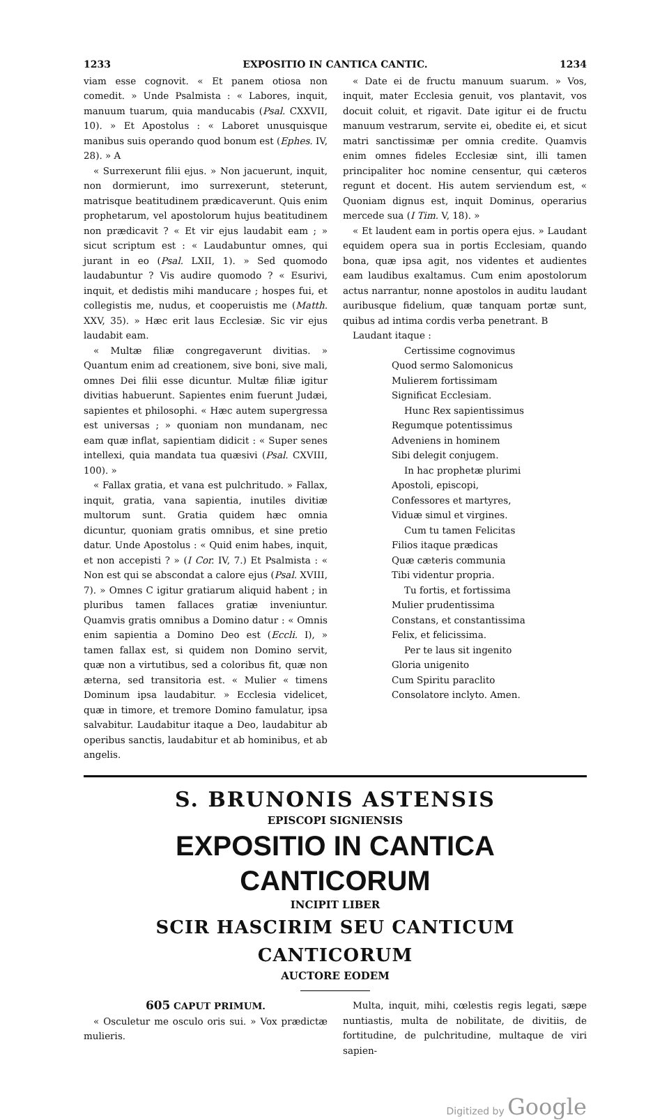1233 EXPOSITIO IN CANTICA CANTIC. 1234
viam esse cognovit. « Et panem otiosa non comedit. » Unde Psalmista : « Labores, inquit, manuum tuarum, quia manducabis (Psal. CXXVII, 10). » Et Apostolus : « Laboret unusquisque manibus suis operando quod bonum est (Ephes. IV, 28). » A
« Surrexerunt filii ejus. » Non jacuerunt, inquit, non dormierunt, imo surrexerunt, steterunt, matrisque beatitudinem prædicaverunt. Quis enim prophetarum, vel apostolorum hujus beatitudinem non prædicavit ? « Et vir ejus laudabit eam ; » sicut scriptum est : « Laudabuntur omnes, qui jurant in eo (Psal. LXII, 1). » Sed quomodo laudabuntur ? Vis audire quomodo ? « Esurivi, inquit, et dedistis mihi manducare ; hospes fui, et collegistis me, nudus, et cooperuistis me (Matth. XXV, 35). » Hæc erit laus Ecclesiæ. Sic vir ejus laudabit eam.
« Multæ filiæ congregaverunt divitias. » Quantum enim ad creationem, sive boni, sive mali, omnes Dei filii esse dicuntur. Multæ filiæ igitur divitias habuerunt. Sapientes enim fuerunt Judæi, sapientes et philosophi. « Hæc autem supergressa est universas ; » quoniam non mundanam, nec eam quæ inflat, sapientiam didicit : « Super senes intellexi, quia mandata tua quæsivi (Psal. CXVIII, 100). »
« Fallax gratia, et vana est pulchritudo. » Fallax, inquit, gratia, vana sapientia, inutiles divitiæ multorum sunt. Gratia quidem hæc omnia dicuntur, quoniam gratis omnibus, et sine pretio datur. Unde Apostolus : « Quid enim habes, inquit, et non accepisti ? » (I Cor. IV, 7.) Et Psalmista : « Non est qui se abscondat a calore ejus (Psal. XVIII, 7). » Omnes C igitur gratiarum aliquid habent ; in pluribus tamen fallaces gratiæ inveniuntur. Quamvis gratis omnibus a Domino datur : « Omnis enim sapientia a Domino Deo est (Eccli. I), » tamen fallax est, si quidem non Domino servit, quæ non a virtutibus, sed a coloribus fit, quæ non æterna, sed transitoria est. « Mulier « timens Dominum ipsa laudabitur. » Ecclesia videlicet, quæ in timore, et tremore Domino famulatur, ipsa salvabitur. Laudabitur itaque a Deo, laudabitur ab operibus sanctis, laudabitur et ab hominibus, et ab angelis.
« Date ei de fructu manuum suarum. » Vos, inquit, mater Ecclesia genuit, vos plantavit, vos docuit coluit, et rigavit. Date igitur ei de fructu manuum vestrarum, servite ei, obedite ei, et sicut matri sanctissimæ per omnia credite. Quamvis enim omnes fideles Ecclesiæ sint, illi tamen principaliter hoc nomine censentur, qui cæteros regunt et docent. His autem serviendum est, « Quoniam dignus est, inquit Dominus, operarius mercede sua (I Tim. V, 18). »
« Et laudent eam in portis opera ejus. » Laudant equidem opera sua in portis Ecclesiam, quando bona, quæ ipsa agit, nos videntes et audientes eam laudibus exaltamus. Cum enim apostolorum actus narrantur, nonne apostolos in auditu laudant auribusque fidelium, quæ tanquam portæ sunt, quibus ad intima cordis verba penetrant. B
Laudant itaque :
Certissime cognovimus
Quod sermo Salomonicus
Mulierem fortissimam
Significat Ecclesiam.
Hunc Rex sapientissimus
Regumque potentissimus
Adveniens in hominem
Sibi delegit conjugem.
In hac prophetæ plurimi
Apostoli, episcopi,
Confessores et martyres,
Viduæ simul et virgines.
Cum tu tamen Felicitas
Filios itaque prædicas
Quæ cæteris communia
Tibi videntur propria.
Tu fortis, et fortissima
Mulier prudentissima
Constans, et constantissima
Felix, et felicissima.
Per te laus sit ingenito
Gloria unigenito
Cum Spiritu paraclito
Consolatore inclyto. Amen.
S. BRUNONIS ASTENSIS
EPISCOPI SIGNIENSIS
EXPOSITIO IN CANTICA CANTICORUM
INCIPIT LIBER
SCIR HASCIRIM SEU CANTICUM CANTICORUM
AUCTORE EODEM
605 CAPUT PRIMUM.
« Osculetur me osculo oris sui. » Vox prædictæ mulieris.
Multa, inquit, mihi, cœlestis regis legati, sæpe nuntiastis, multa de nobilitate, de divitiis, de fortitudine, de pulchritudine, multaque de viri sapien-
Digitized by Google